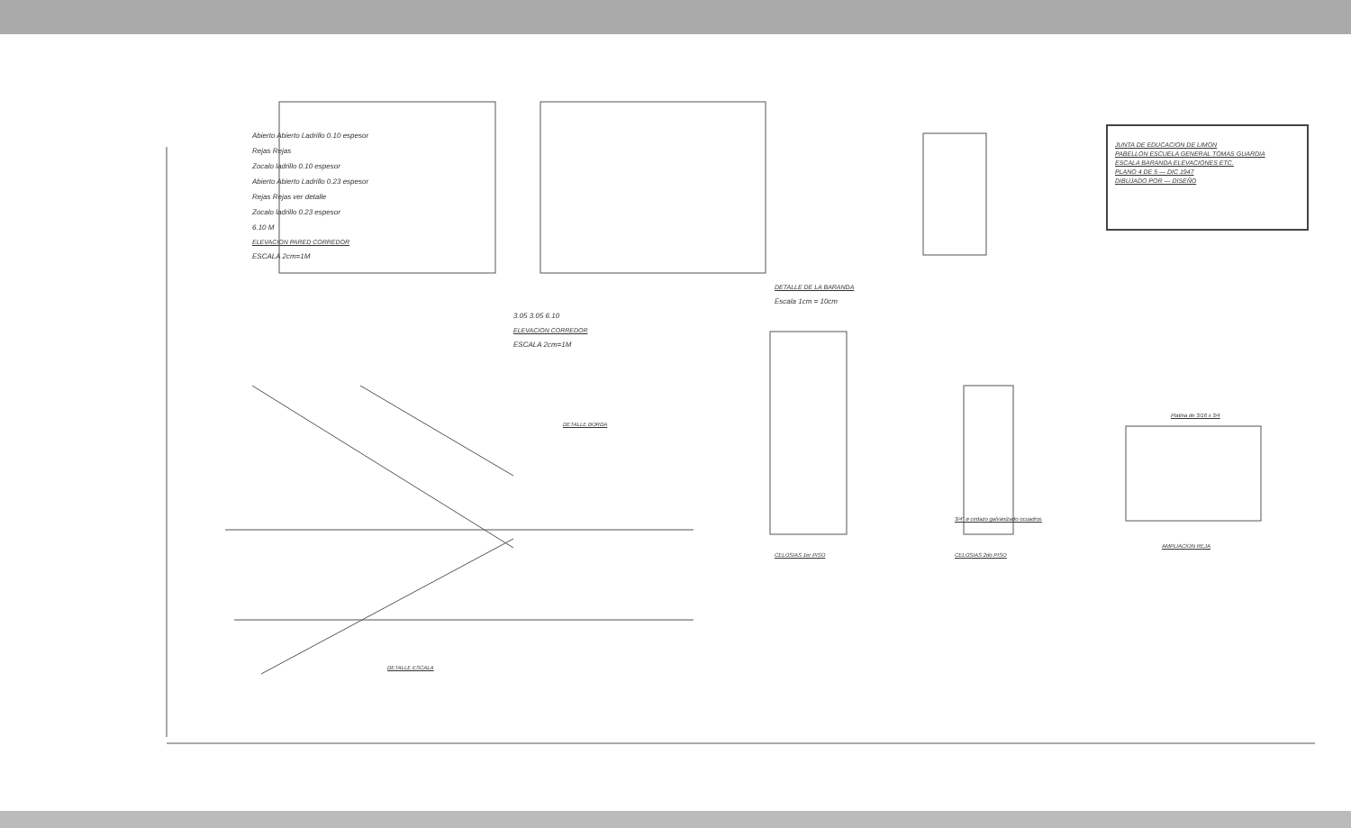Abierto Abierto Ladrillo 0.10 espesor
Rejas Rejas
Zocalo ladrillo 0.10 espesor
Abierto Abierto Ladrillo 0.23 espesor
Rejas Rejas ver detalle
Zocalo ladrillo 0.23 espesor
6.10 M
ELEVACION PARED CORREDOR
ESCALA 2cm=1M
3.05 3.05 6.10
ELEVACION CORREDOR
ESCALA 2cm=1M
DETALLE DE LA BARANDA
Escala 1cm = 10cm
DETALLE ESCALA
DETALLE BORDA
CELOSIAS 1er PISO CELOSIAS 2do PISO
3/4" ø cedazo galvanizado ocuadros
Platina de 3/16 x 3/4
AMPLIACION REJA
JUNTA DE EDUCACION DE LIMON
PABELLON ESCUELA GENERAL TOMAS GUARDIA
ESCALA BARANDA ELEVACIONES ETC.
PLANO 4 DE 5 — DIC 1947
DIBUJADO POR — DISEÑO